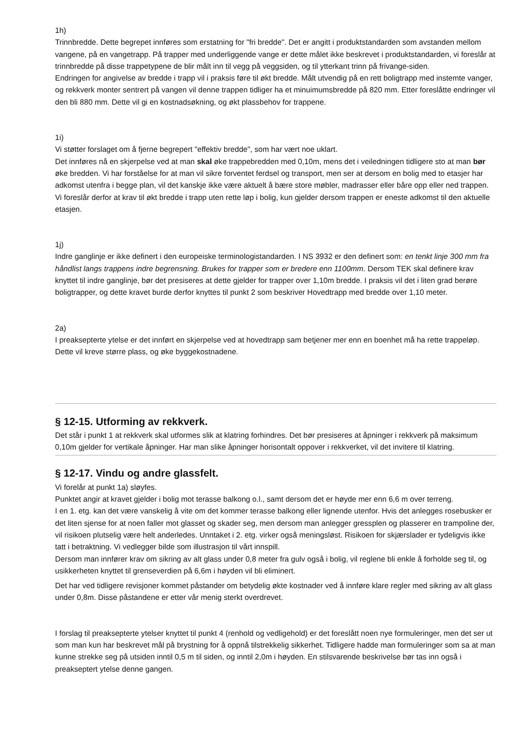1h)
Trinnbredde. Dette begrepet innføres som erstatning for "fri bredde". Det er angitt i produktstandarden som avstanden mellom vangene, på en vangetrapp. På trapper med underliggende vange er dette målet ikke beskrevet i produktstandarden, vi foreslår at trinnbredde på disse trappetypene de blir målt inn til vegg på veggsiden, og til ytterkant trinn på frivange-siden.
Endringen for angivelse av bredde i trapp vil i praksis føre til økt bredde. Målt utvendig på en rett boligtrapp med instemte vanger, og rekkverk monter sentrert på vangen vil denne trappen tidliger ha et minuimumsbredde på 820 mm. Etter foreslåtte endringer vil den bli 880 mm. Dette vil gi en kostnadsøkning, og økt plassbehov for trappene.
1i)
Vi støtter forslaget om å fjerne begrepert "effektiv bredde", som har vært noe uklart.
Det innføres nå en skjerpelse ved at man skal øke trappebredden med 0,10m, mens det i veiledningen tidligere sto at man bør øke bredden. Vi har forståelse for at man vil sikre forventet ferdsel og transport, men ser at dersom en bolig med to etasjer har adkomst utenfra i begge plan, vil det kanskje ikke være aktuelt å bære store møbler, madrasser eller båre opp eller ned trappen. Vi foreslår derfor at krav til økt bredde i trapp uten rette løp i bolig, kun gjelder dersom trappen er eneste adkomst til den aktuelle etasjen.
1j)
Indre ganglinje er ikke definert i den europeiske terminologistandarden. I NS 3932 er den definert som: en tenkt linje 300 mm fra håndlist langs trappens indre begrensning. Brukes for trapper som er bredere enn 1100mm. Dersom TEK skal definere krav knyttet til indre ganglinje, bør det presiseres at dette gjelder for trapper over 1,10m bredde. I praksis vil det i liten grad berøre boligtrapper, og dette kravet burde derfor knyttes til punkt 2 som beskriver Hovedtrapp med bredde over 1,10 meter.
2a)
I preaksepterte ytelse er det innført en skjerpelse ved at hovedtrapp sam betjener mer enn en boenhet må ha rette trappeløp. Dette vil kreve større plass, og øke byggekostnadene.
§ 12-15. Utforming av rekkverk.
Det står i punkt 1 at rekkverk skal utformes slik at klatring forhindres. Det bør presiseres at åpninger i rekkverk på maksimum 0,10m gjelder for vertikale åpninger. Har man slike åpninger horisontalt oppover i rekkverket, vil det invitere til klatring.
§ 12-17. Vindu og andre glassfelt.
Vi forelår at punkt 1a) sløyfes.
Punktet angir at kravet gjelder i bolig mot terasse balkong o.l., samt dersom det er høyde mer enn 6,6 m over terreng.
I en 1. etg. kan det være vanskelig å vite om det kommer terasse balkong eller lignende utenfor. Hvis det anlegges rosebusker er det liten sjense for at noen faller mot glasset og skader seg, men dersom man anlegger gressplen og plasserer en trampoline der, vil risikoen plutselig være helt anderledes. Unntaket i 2. etg. virker også meningsløst. Risikoen for skjærslader er tydeligvis ikke tatt i betraktning. Vi vedlegger bilde som illustrasjon til vårt innspill.
Dersom man innfører krav om sikring av alt glass under 0,8 meter fra gulv også i bolig, vil reglene bli enkle å forholde seg til, og usikkerheten knyttet til grenseverdien på 6,6m i høyden vil bli eliminert.
Det har ved tidligere revisjoner kommet påstander om betydelig økte kostnader ved å innføre klare regler med sikring av alt glass under 0,8m. Disse påstandene er etter vår menig sterkt overdrevet.
I forslag til preaksepterte ytelser knyttet til punkt 4 (renhold og vedligehold) er det foreslått noen nye formuleringer, men det ser ut som man kun har beskrevet mål på brystning for å oppnå tilstrekkelig sikkerhet. Tidligere hadde man formuleringer som sa at man kunne strekke seg på utsiden inntil 0,5 m til siden, og inntil 2,0m i høyden. En stilsvarende beskrivelse bør tas inn også i preakseptert ytelse denne gangen.